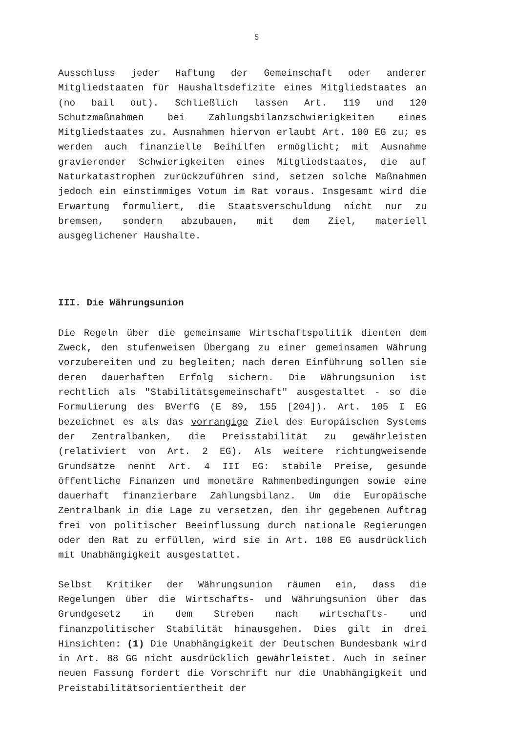5
Ausschluss jeder Haftung der Gemeinschaft oder anderer Mitgliedstaaten für Haushaltsdefizite eines Mitgliedstaates an (no bail out). Schließlich lassen Art. 119 und 120 Schutzmaßnahmen bei Zahlungsbilanzschwierigkeiten eines Mitgliedstaates zu. Ausnahmen hiervon erlaubt Art. 100 EG zu; es werden auch finanzielle Beihilfen ermöglicht; mit Ausnahme gravierender Schwierigkeiten eines Mitgliedstaates, die auf Naturkatastrophen zurückzuführen sind, setzen solche Maßnahmen jedoch ein einstimmiges Votum im Rat voraus. Insgesamt wird die Erwartung formuliert, die Staatsverschuldung nicht nur zu bremsen, sondern abzubauen, mit dem Ziel, materiell ausgeglichener Haushalte.
III. Die Währungsunion
Die Regeln über die gemeinsame Wirtschaftspolitik dienten dem Zweck, den stufenweisen Übergang zu einer gemeinsamen Währung vorzubereiten und zu begleiten; nach deren Einführung sollen sie deren dauerhaften Erfolg sichern. Die Währungsunion ist rechtlich als "Stabilitätsgemeinschaft" ausgestaltet - so die Formulierung des BVerfG (E 89, 155 [204]). Art. 105 I EG bezeichnet es als das vorrangige Ziel des Europäischen Systems der Zentralbanken, die Preisstabilität zu gewährleisten (relativiert von Art. 2 EG). Als weitere richtungweisende Grundsätze nennt Art. 4 III EG: stabile Preise, gesunde öffentliche Finanzen und monetäre Rahmenbedingungen sowie eine dauerhaft finanzierbare Zahlungsbilanz. Um die Europäische Zentralbank in die Lage zu versetzen, den ihr gegebenen Auftrag frei von politischer Beeinflussung durch nationale Regierungen oder den Rat zu erfüllen, wird sie in Art. 108 EG ausdrücklich mit Unabhängigkeit ausgestattet.
Selbst Kritiker der Währungsunion räumen ein, dass die Regelungen über die Wirtschafts- und Währungsunion über das Grundgesetz in dem Streben nach wirtschafts- und finanzpolitischer Stabilität hinausgehen. Dies gilt in drei Hinsichten: (1) Die Unabhängigkeit der Deutschen Bundesbank wird in Art. 88 GG nicht ausdrücklich gewährleistet. Auch in seiner neuen Fassung fordert die Vorschrift nur die Unabhängigkeit und Preistabilitätsorientiertheit der